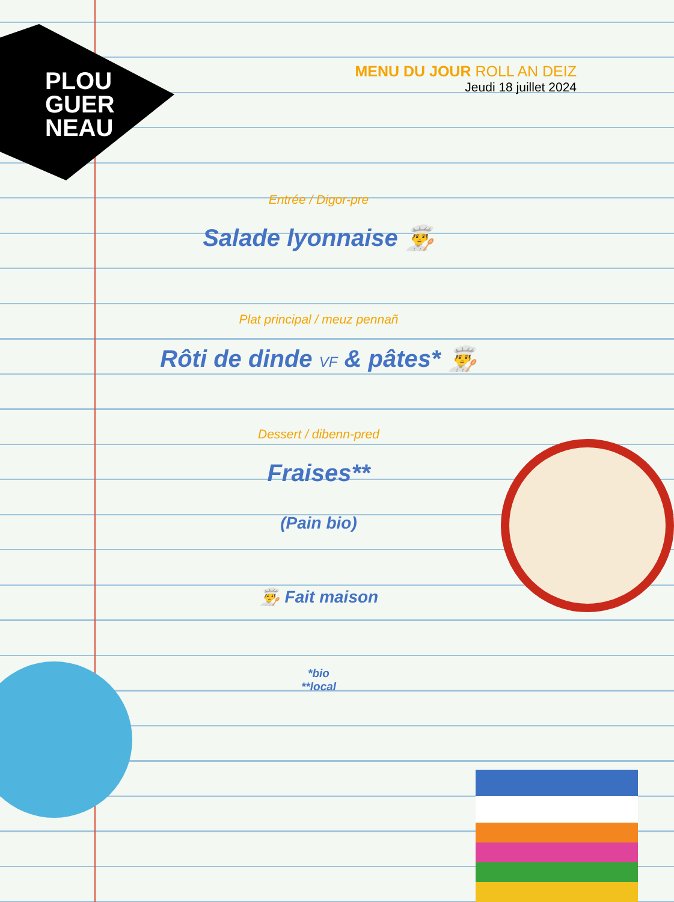PLOU
GUER
NEAU
MENU DU JOUR ROLL AN DEIZ
Jeudi 18 juillet 2024
Entrée / Digor-pre
Salade lyonnaise 👨‍🍳
Plat principal / meuz pennañ
Rôti de dinde VF & pâtes* 👨‍🍳
Dessert / dibenn-pred
Fraises**
(Pain bio)
👨‍🍳 Fait maison
*bio
**local